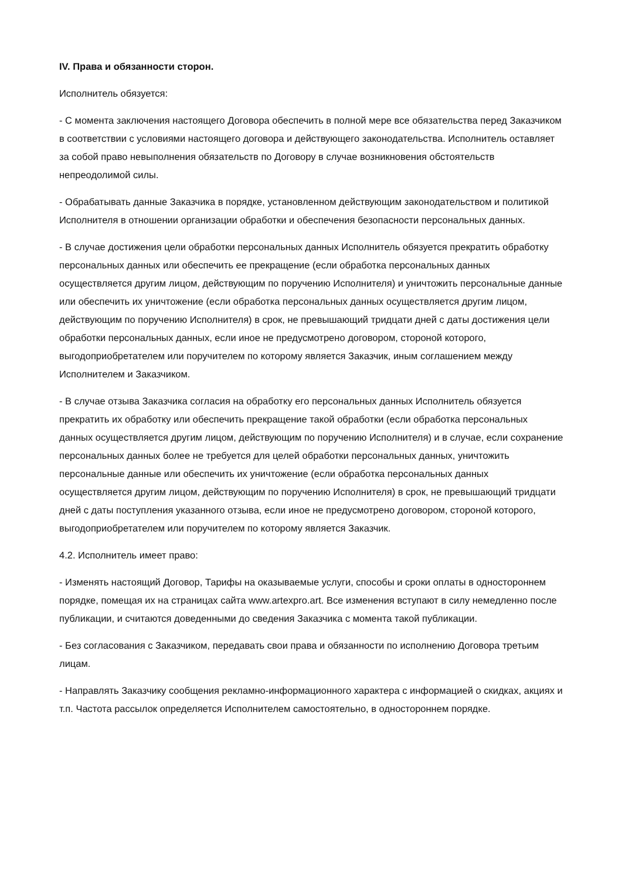IV. Права и обязанности сторон.
Исполнитель обязуется:
- С момента заключения настоящего Договора обеспечить в полной мере все обязательства перед Заказчиком в соответствии с условиями настоящего договора и действующего законодательства. Исполнитель оставляет за собой право невыполнения обязательств по Договору в случае возникновения обстоятельств непреодолимой силы.
- Обрабатывать данные Заказчика в порядке, установленном действующим законодательством и политикой Исполнителя в отношении организации обработки и обеспечения безопасности персональных данных.
- В случае достижения цели обработки персональных данных Исполнитель обязуется прекратить обработку персональных данных или обеспечить ее прекращение (если обработка персональных данных осуществляется другим лицом, действующим по поручению Исполнителя) и уничтожить персональные данные или обеспечить их уничтожение (если обработка персональных данных осуществляется другим лицом, действующим по поручению Исполнителя) в срок, не превышающий тридцати дней с даты достижения цели обработки персональных данных, если иное не предусмотрено договором, стороной которого, выгодоприобретателем или поручителем по которому является Заказчик, иным соглашением между Исполнителем и Заказчиком.
- В случае отзыва Заказчика согласия на обработку его персональных данных Исполнитель обязуется прекратить их обработку или обеспечить прекращение такой обработки (если обработка персональных данных осуществляется другим лицом, действующим по поручению Исполнителя) и в случае, если сохранение персональных данных более не требуется для целей обработки персональных данных, уничтожить персональные данные или обеспечить их уничтожение (если обработка персональных данных осуществляется другим лицом, действующим по поручению Исполнителя) в срок, не превышающий тридцати дней с даты поступления указанного отзыва, если иное не предусмотрено договором, стороной которого, выгодоприобретателем или поручителем по которому является Заказчик.
4.2. Исполнитель имеет право:
- Изменять настоящий Договор, Тарифы на оказываемые услуги, способы и сроки оплаты в одностороннем порядке, помещая их на страницах сайта www.artexpro.art. Все изменения вступают в силу немедленно после публикации, и считаются доведенными до сведения Заказчика с момента такой публикации.
- Без согласования с Заказчиком, передавать свои права и обязанности по исполнению Договора третьим лицам.
- Направлять Заказчику сообщения рекламно-информационного характера с информацией о скидках, акциях и т.п. Частота рассылок определяется Исполнителем самостоятельно, в одностороннем порядке.